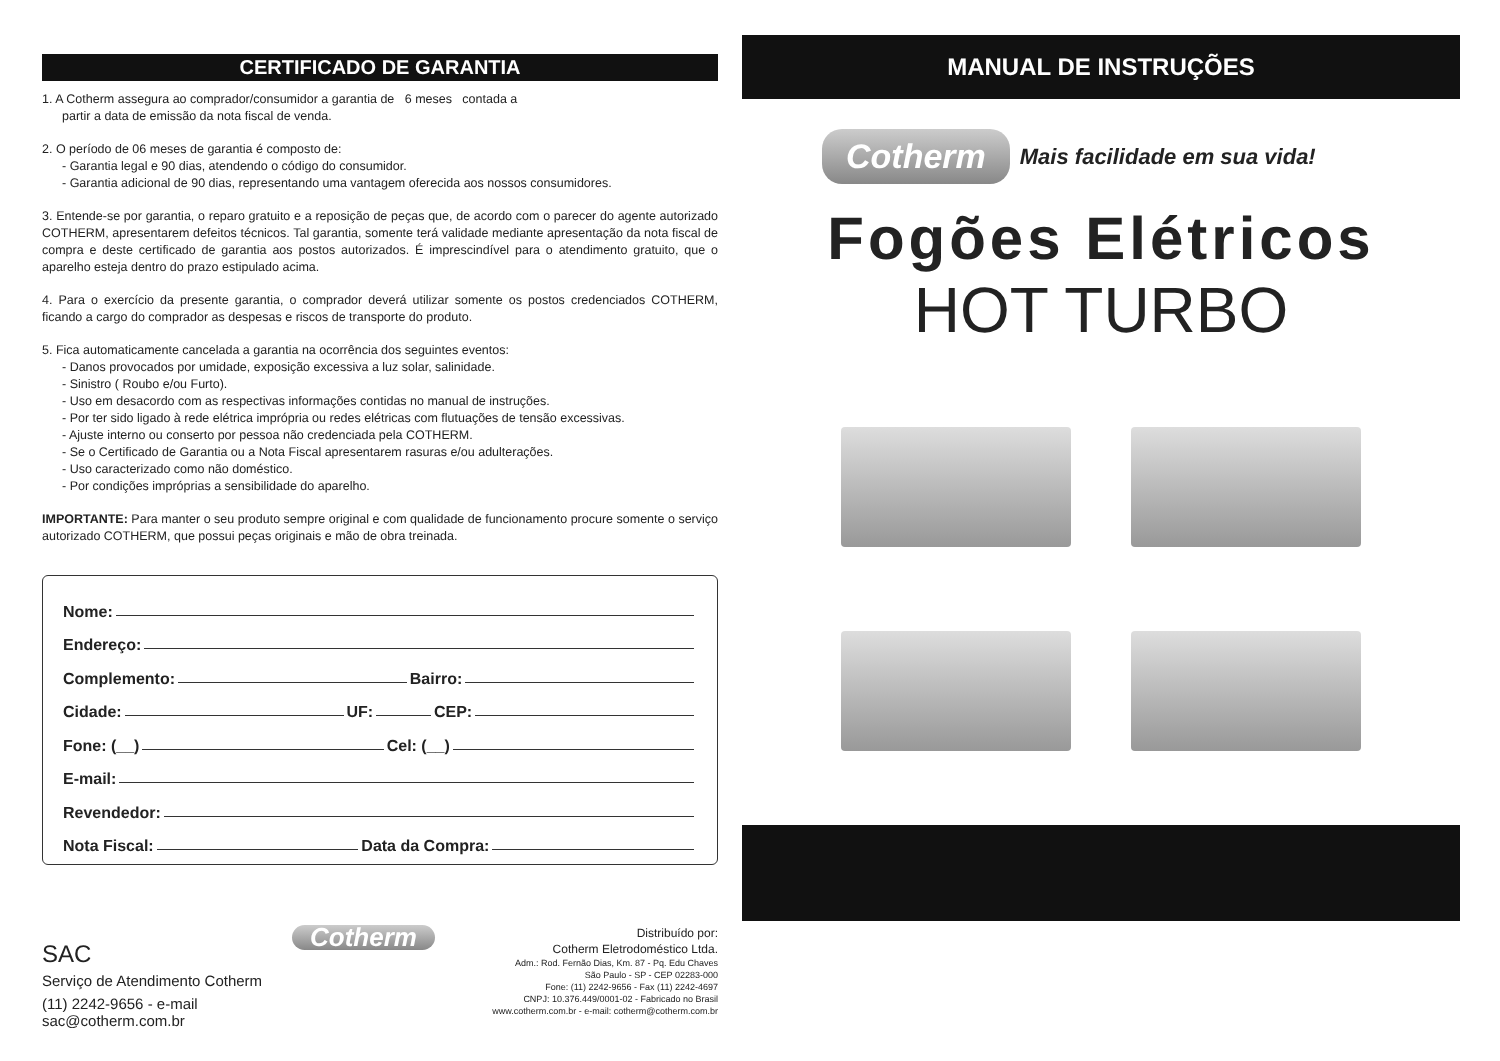CERTIFICADO DE GARANTIA
1. A Cotherm assegura ao comprador/consumidor a garantia de 6 meses contada a
partir a data de emissão da nota fiscal de venda.
2. O período de 06 meses de garantia é composto de:
- Garantia legal e 90 dias, atendendo o código do consumidor.
- Garantia adicional de 90 dias, representando uma vantagem oferecida aos nossos consumidores.
3. Entende-se por garantia, o reparo gratuito e a reposição de peças que, de acordo com o parecer do agente autorizado COTHERM, apresentarem defeitos técnicos. Tal garantia, somente terá validade mediante apresentação da nota fiscal de compra e deste certificado de garantia aos postos autorizados. É imprescindível para o atendimento gratuito, que o aparelho esteja dentro do prazo estipulado acima.
4. Para o exercício da presente garantia, o comprador deverá utilizar somente os postos credenciados COTHERM, ficando a cargo do comprador as despesas e riscos de transporte do produto.
5. Fica automaticamente cancelada a garantia na ocorrência dos seguintes eventos:
- Danos provocados por umidade, exposição excessiva a luz solar, salinidade.
- Sinistro ( Roubo e/ou Furto).
- Uso em desacordo com as respectivas informações contidas no manual de instruções.
- Por ter sido ligado à rede elétrica imprópria ou redes elétricas com flutuações de tensão excessivas.
- Ajuste interno ou conserto por pessoa não credenciada pela COTHERM.
- Se o Certificado de Garantia ou a Nota Fiscal apresentarem rasuras e/ou adulterações.
- Uso caracterizado como não doméstico.
- Por condições impróprias a sensibilidade do aparelho.
IMPORTANTE: Para manter o seu produto sempre original e com qualidade de funcionamento procure somente o serviço autorizado COTHERM, que possui peças originais e mão de obra treinada.
Nome:
Endereço:
Complemento: Bairro:
Cidade: UF: CEP:
Fone: (__) Cel: (__)
E-mail:
Revendedor:
Nota Fiscal: Data da Compra:
SAC
Serviço de Atendimento Cotherm
(11) 2242-9656 - e-mail sac@cotherm.com.br
Cotherm
Distribuído por:
Cotherm Eletrodoméstico Ltda.
Adm.: Rod. Fernão Dias, Km. 87 - Pq. Edu Chaves
São Paulo - SP - CEP 02283-000
Fone: (11) 2242-9656 - Fax (11) 2242-4697
CNPJ: 10.376.449/0001-02 - Fabricado no Brasil
www.cotherm.com.br - e-mail: cotherm@cotherm.com.br
MANUAL DE INSTRUÇÕES
Cotherm Mais facilidade em sua vida!
Fogões Elétricos
HOT TURBO